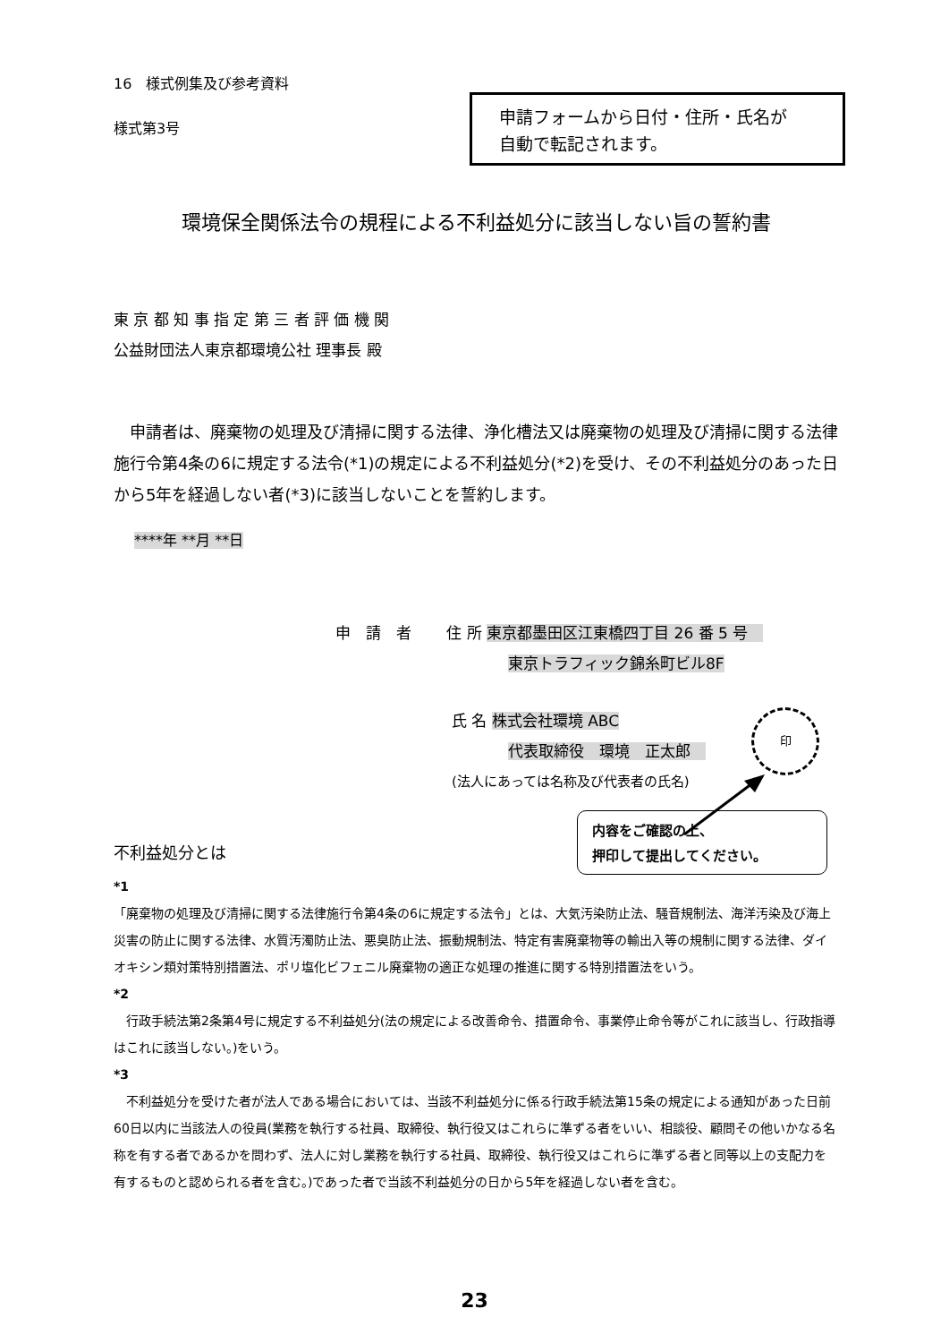16　様式例集及び参考資料
様式第3号
申請フォームから日付・住所・氏名が
自動で転記されます。
環境保全関係法令の規程による不利益処分に該当しない旨の誓約書
東 京 都 知 事 指 定 第 三 者 評 価 機 関
公益財団法人東京都環境公社 理事長 殿
　申請者は、廃棄物の処理及び清掃に関する法律、浄化槽法又は廃棄物の処理及び清掃に関する法律施行令第4条の6に規定する法令(*1)の規定による不利益処分(*2)を受け、その不利益処分のあった日から5年を経過しない者(*3)に該当しないことを誓約します。
****年 **月 **日
申　請　者　　 住 所 東京都墨田区江東橋四丁目 26 番 5 号　
東京トラフィック錦糸町ビル8F
氏 名 株式会社環境 ABC
代表取締役　環境　正太郎　
(法人にあっては名称及び代表者の氏名)
印
内容をご確認の上、
押印して提出してください。
不利益処分とは
*1
「廃棄物の処理及び清掃に関する法律施行令第4条の6に規定する法令」とは、大気汚染防止法、騒音規制法、海洋汚染及び海上災害の防止に関する法律、水質汚濁防止法、悪臭防止法、振動規制法、特定有害廃棄物等の輸出入等の規制に関する法律、ダイオキシン類対策特別措置法、ポリ塩化ビフェニル廃棄物の適正な処理の推進に関する特別措置法をいう。
*2
　行政手続法第2条第4号に規定する不利益処分(法の規定による改善命令、措置命令、事業停止命令等がこれに該当し、行政指導はこれに該当しない。)をいう。
*3
　不利益処分を受けた者が法人である場合においては、当該不利益処分に係る行政手続法第15条の規定による通知があった日前60日以内に当該法人の役員(業務を執行する社員、取締役、執行役又はこれらに準ずる者をいい、相談役、顧問その他いかなる名称を有する者であるかを問わず、法人に対し業務を執行する社員、取締役、執行役又はこれらに準ずる者と同等以上の支配力を有するものと認められる者を含む。)であった者で当該不利益処分の日から5年を経過しない者を含む。
23